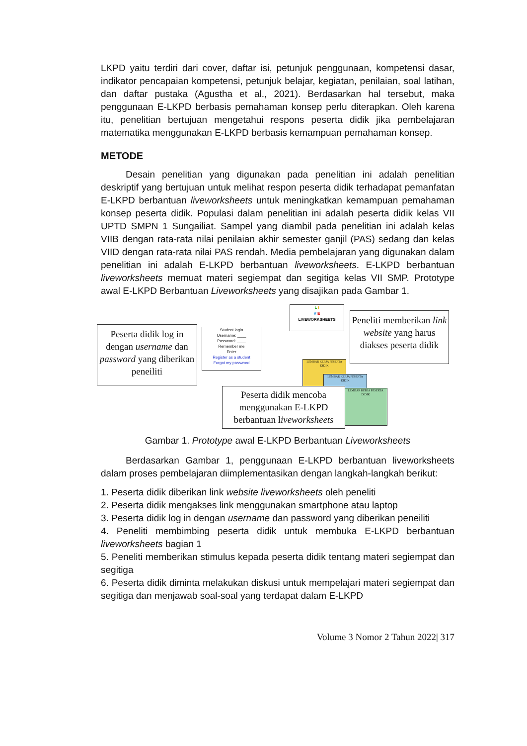LKPD yaitu terdiri dari cover, daftar isi, petunjuk penggunaan, kompetensi dasar, indikator pencapaian kompetensi, petunjuk belajar, kegiatan, penilaian, soal latihan, dan daftar pustaka (Agustha et al., 2021). Berdasarkan hal tersebut, maka penggunaan E-LKPD berbasis pemahaman konsep perlu diterapkan. Oleh karena itu, penelitian bertujuan mengetahui respons peserta didik jika pembelajaran matematika menggunakan E-LKPD berbasis kemampuan pemahaman konsep.
METODE
Desain penelitian yang digunakan pada penelitian ini adalah penelitian deskriptif yang bertujuan untuk melihat respon peserta didik terhadapat pemanfatan E-LKPD berbantuan liveworksheets untuk meningkatkan kemampuan pemahaman konsep peserta didik. Populasi dalam penelitian ini adalah peserta didik kelas VII UPTD SMPN 1 Sungailiat. Sampel yang diambil pada penelitian ini adalah kelas VIIB dengan rata-rata nilai penilaian akhir semester ganjil (PAS) sedang dan kelas VIID dengan rata-rata nilai PAS rendah. Media pembelajaran yang digunakan dalam penelitian ini adalah E-LKPD berbantuan liveworksheets. E-LKPD berbantuan liveworksheets memuat materi segiempat dan segitiga kelas VII SMP. Prototype awal E-LKPD Berbantuan Liveworksheets yang disajikan pada Gambar 1.
Peserta didik log in dengan username dan password yang diberikan peneiliti
Student login
Username: ____
Password: ____
Remember me
Enter
Register as a student
Forgot my password
L I
V E
LIVEWORKSHEETS
Peneliti memberikan link website yang harus diakses peserta didik
LEMBAR KERJA PESERTA DIDIK
LEMBAR KERJA PESERTA DIDIK
LEMBAR KERJA PESERTA DIDIK
Peserta didik mencoba menggunakan E-LKPD berbantuan liveworksheets
Gambar 1. Prototype awal E-LKPD Berbantuan Liveworksheets
Berdasarkan Gambar 1, penggunaan E-LKPD berbantuan liveworksheets dalam proses pembelajaran diimplementasikan dengan langkah-langkah berikut:
1. Peserta didik diberikan link website liveworksheets oleh peneliti
2. Peserta didik mengakses link menggunakan smartphone atau laptop
3. Peserta didik log in dengan username dan password yang diberikan peneiliti
4. Peneliti membimbing peserta didik untuk membuka E-LKPD berbantuan liveworksheets bagian 1
5. Peneliti memberikan stimulus kepada peserta didik tentang materi segiempat dan segitiga
6. Peserta didik diminta melakukan diskusi untuk mempelajari materi segiempat dan segitiga dan menjawab soal-soal yang terdapat dalam E-LKPD
Volume 3 Nomor 2 Tahun 2022| 317